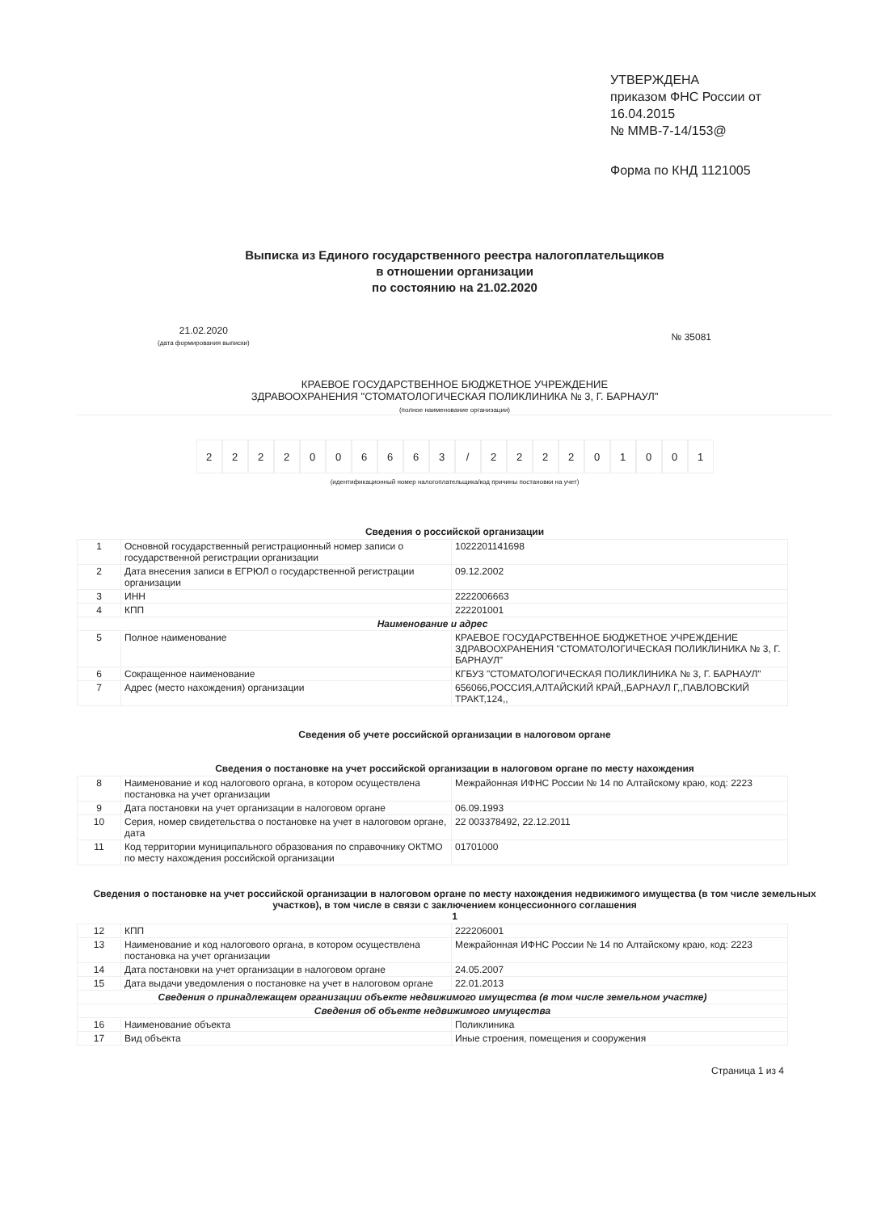УТВЕРЖДЕНА
приказом ФНС России от
16.04.2015
№ ММВ-7-14/153@
Форма по КНД 1121005
Выписка из Единого государственного реестра налогоплательщиков
в отношении организации
по состоянию на 21.02.2020
21.02.2020
(дата формирования выписки)
№ 35081
КРАЕВОЕ ГОСУДАРСТВЕННОЕ БЮДЖЕТНОЕ УЧРЕЖДЕНИЕ
ЗДРАВООХРАНЕНИЯ "СТОМАТОЛОГИЧЕСКАЯ ПОЛИКЛИНИКА № 3, Г. БАРНАУЛ"
(полное наименование организации)
2 2 2 2 0 0 6 6 6 3 / 2 2 2 2 0 1 0 0 1
(идентификационный номер налогоплательщика/код причины постановки на учет)
Сведения о российской организации
| 1 | Основной государственный регистрационный номер записи о государственной регистрации организации | 1022201141698 |
| 2 | Дата внесения записи в ЕГРЮЛ о государственной регистрации организации | 09.12.2002 |
| 3 | ИНН | 2222006663 |
| 4 | КПП | 222201001 |
| Наименование и адрес | | |
| 5 | Полное наименование | КРАЕВОЕ ГОСУДАРСТВЕННОЕ БЮДЖЕТНОЕ УЧРЕЖДЕНИЕ ЗДРАВООХРАНЕНИЯ "СТОМАТОЛОГИЧЕСКАЯ ПОЛИКЛИНИКА № 3, Г. БАРНАУЛ" |
| 6 | Сокращенное наименование | КГБУЗ "СТОМАТОЛОГИЧЕСКАЯ ПОЛИКЛИНИКА № 3, Г. БАРНАУЛ" |
| 7 | Адрес (место нахождения) организации | 656066,РОССИЯ,АЛТАЙСКИЙ КРАЙ,,БАРНАУЛ Г,,ПАВЛОВСКИЙ ТРАКТ,124,, |
Сведения об учете российской организации в налоговом органе
Сведения о постановке на учет российской организации в налоговом органе по месту нахождения
| 8 | Наименование и код налогового органа, в котором осуществлена постановка на учет организации | Межрайонная ИФНС России № 14 по Алтайскому краю, код: 2223 |
| 9 | Дата постановки на учет организации в налоговом органе | 06.09.1993 |
| 10 | Серия, номер свидетельства о постановке на учет в налоговом органе, дата | 22 003378492, 22.12.2011 |
| 11 | Код территории муниципального образования по справочнику ОКТМО по месту нахождения российской организации | 01701000 |
Сведения о постановке на учет российской организации в налоговом органе по месту нахождения недвижимого имущества (в том числе земельных участков), в том числе в связи с заключением концессионного соглашения
1
| 12 | КПП | 222206001 |
| 13 | Наименование и код налогового органа, в котором осуществлена постановка на учет организации | Межрайонная ИФНС России № 14 по Алтайскому краю, код: 2223 |
| 14 | Дата постановки на учет организации в налоговом органе | 24.05.2007 |
| 15 | Дата выдачи уведомления о постановке на учет в налоговом органе | 22.01.2013 |
| Сведения о принадлежащем организации объекте недвижимого имущества (в том числе земельном участке) | | |
| Сведения об объекте недвижимого имущества | | |
| 16 | Наименование объекта | Поликлиника |
| 17 | Вид объекта | Иные строения, помещения и сооружения |
Страница 1 из 4